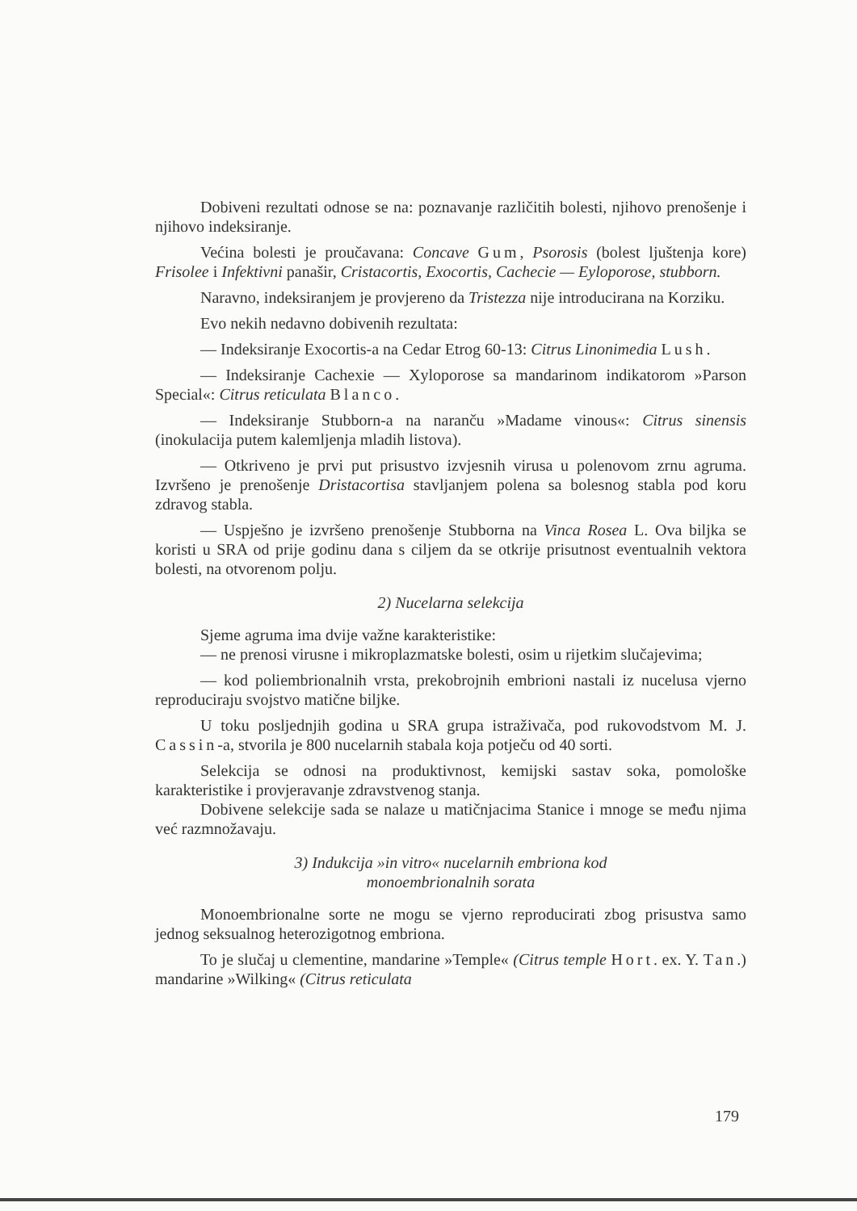Dobiveni rezultati odnose se na: poznavanje različitih bolesti, njihovo prenošenje i njihovo indeksiranje.
Većina bolesti je proučavana: Concave Gum, Psorosis (bolest ljuštenja kore) Frisolee i Infektivni panašir, Cristacortis, Exocortis, Cachecie — Eyloporose, stubborn.
Naravno, indeksiranjem je provjereno da Tristezza nije introducirana na Korziku.
Evo nekih nedavno dobivenih rezultata:
— Indeksiranje Exocortis-a na Cedar Etrog 60-13: Citrus Linonimedia Lush.
— Indeksiranje Cachexie — Xyloporose sa mandarinom indikatorom »Parson Special«: Citrus reticulata Blanco.
— Indeksiranje Stubborn-a na naranču »Madame vinous«: Citrus sinensis (inokulacija putem kalemljenja mladih listova).
— Otkriveno je prvi put prisustvo izvjesnih virusa u polenovom zrnu agruma. Izvršeno je prenošenje Dristacortisa stavljanjem polena sa bolesnog stabla pod koru zdravog stabla.
— Uspješno je izvršeno prenošenje Stubborna na Vinca Rosea L. Ova biljka se koristi u SRA od prije godinu dana s ciljem da se otkrije prisutnost eventualnih vektora bolesti, na otvorenom polju.
2) Nucelarna selekcija
Sjeme agruma ima dvije važne karakteristike:
— ne prenosi virusne i mikroplazmatske bolesti, osim u rijetkim slučajevima;
— kod poliembrionalnih vrsta, prekobrojnih embrioni nastali iz nucelusa vjerno reproduciraju svojstvo matične biljke.
U toku posljednjih godina u SRA grupa istraživača, pod rukovodstvom M. J. Cassin-a, stvorila je 800 nucelarnih stabala koja potječu od 40 sorti.
Selekcija se odnosi na produktivnost, kemijski sastav soka, pomološke karakteristike i provjeravanje zdravstvenog stanja.
Dobivene selekcije sada se nalaze u matičnjacima Stanice i mnoge se među njima već razmnožavaju.
3) Indukcija »in vitro« nucelarnih embriona kod
monoembrionalnih sorata
Monoembrionalne sorte ne mogu se vjerno reproducirati zbog prisustva samo jednog seksualnog heterozigotnog embriona.
To je slučaj u clementine, mandarine »Temple« (Citrus temple Hort. ex. Y. Tan.) mandarine »Wilking« (Citrus reticulata
179